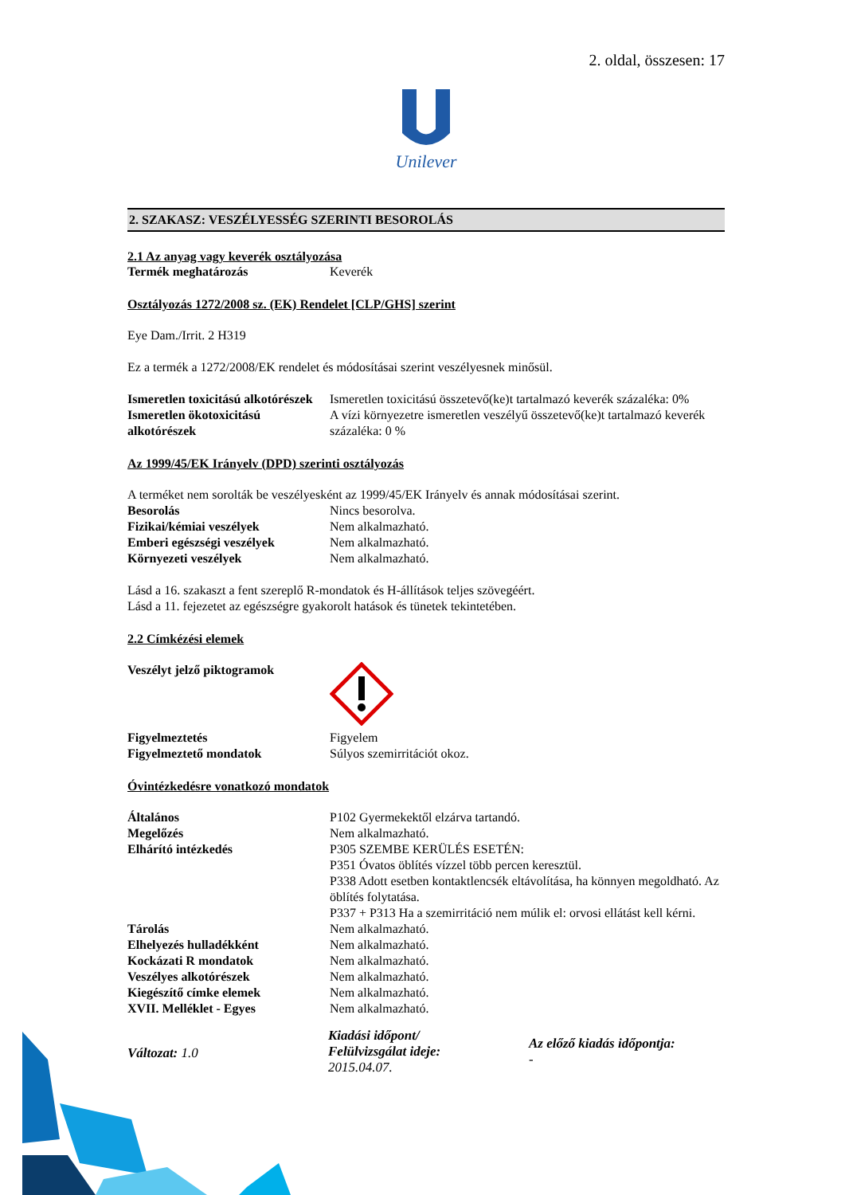2. oldal, összesen: 17
Unilever
2. SZAKASZ: VESZÉLYESSÉG SZERINTI BESOROLÁS
2.1 Az anyag vagy keverék osztályozása
Termék meghatározás Keverék
Osztályozás 1272/2008 sz. (EK) Rendelet [CLP/GHS] szerint
Eye Dam./Irrit. 2 H319
Ez a termék a 1272/2008/EK rendelet és módosításai szerint veszélyesnek minősül.
Ismeretlen toxicitású alkotórészek Ismeretlen toxicitású összetevő(ke)t tartalmazó keverék százaléka: 0%
Ismeretlen ökotoxicitású alkotórészek A vízi környezetre ismeretlen veszélyű összetevő(ke)t tartalmazó keverék százaléka: 0 %
Az 1999/45/EK Irányelv (DPD) szerinti osztályozás
A terméket nem sorolták be veszélyesként az 1999/45/EK Irányelv és annak módosításai szerint.
Besorolás Nincs besorolva.
Fizikai/kémiai veszélyek Nem alkalmazható.
Emberi egészségi veszélyek Nem alkalmazható.
Környezeti veszélyek Nem alkalmazható.
Lásd a 16. szakaszt a fent szereplő R-mondatok és H-állítások teljes szövegéért.
Lásd a 11. fejezetet az egészségre gyakorolt hatások és tünetek tekintetében.
2.2 Címkézési elemek
Veszélyt jelző piktogramok
Figyelmeztetés Figyelem
Figyelmeztető mondatok Súlyos szemirritációt okoz.
Óvintézkedésre vonatkozó mondatok
Általános P102 Gyermekektől elzárva tartandó.
Megelőzés Nem alkalmazható.
Elhárító intézkedés P305 SZEMBE KERÜLÉS ESETÉN:
P351 Óvatos öblítés vízzel több percen keresztül.
P338 Adott esetben kontaktlencsék eltávolítása, ha könnyen megoldható. Az öblítés folytatása.
P337 + P313 Ha a szemirritáció nem múlik el: orvosi ellátást kell kérni.
Tárolás Nem alkalmazható.
Elhelyezés hulladékként Nem alkalmazható.
Kockázati R mondatok Nem alkalmazható.
Veszélyes alkotórészek Nem alkalmazható.
Kiegészítő címke elemek Nem alkalmazható.
XVII. Melléklet - Egyes Nem alkalmazható.
Változat: 1.0
Kiadási időpont/
Felülvizsgálat ideje:
2015.04.07.
Az előző kiadás időpontja:
-